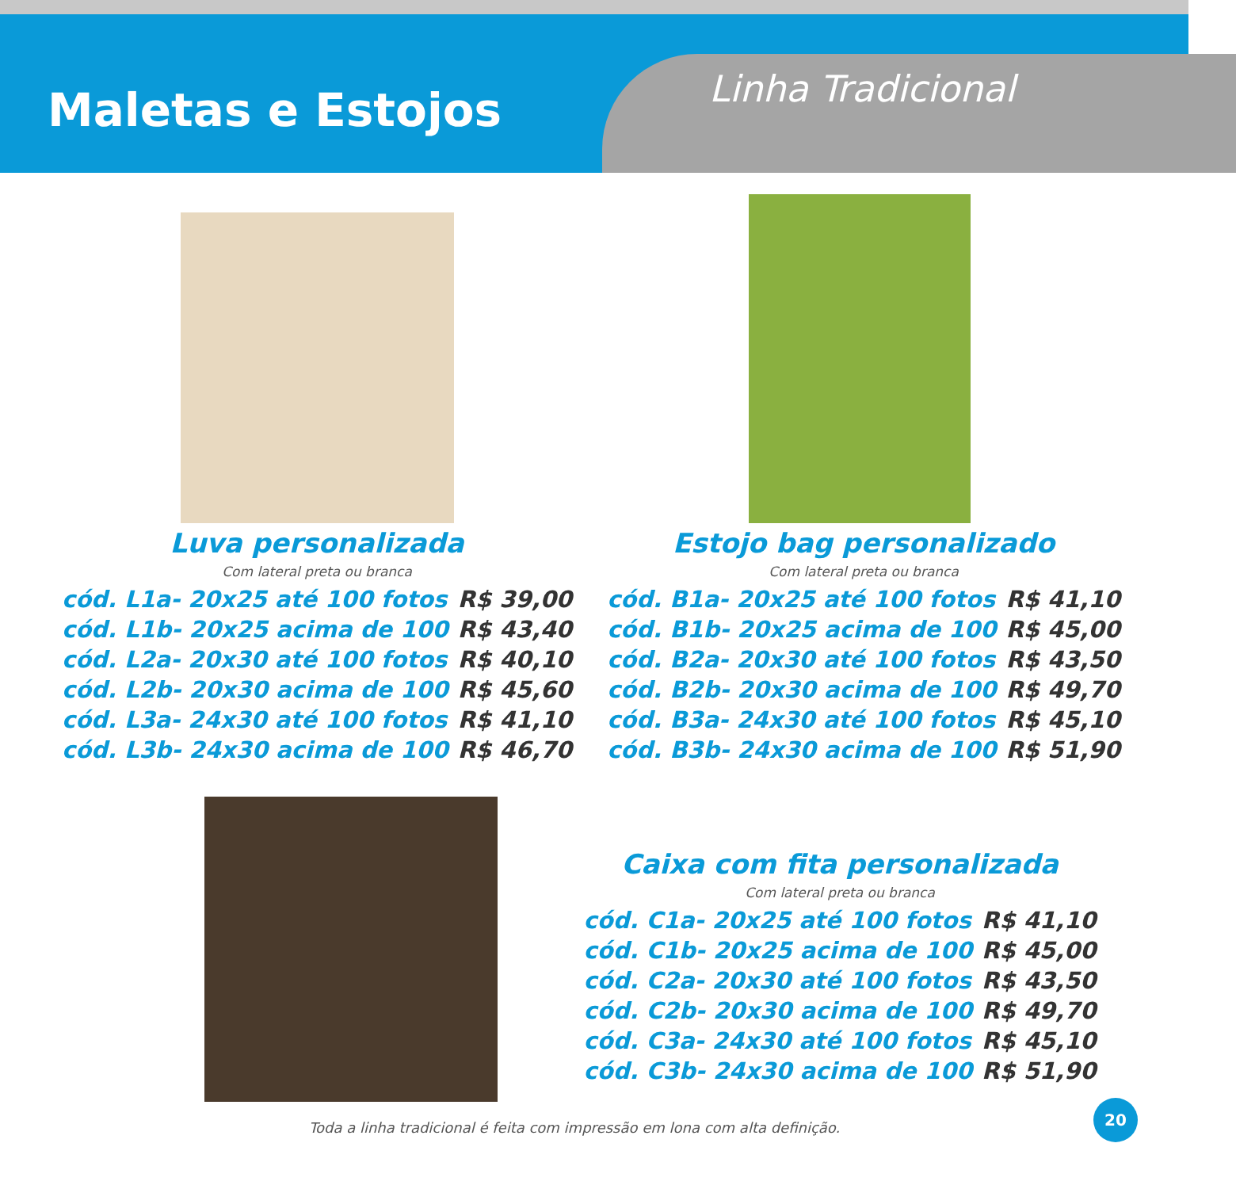Maletas e Estojos Linha Tradicional
Luva personalizada
Com lateral preta ou branca
| cód. L1a- 20x25 até 100 fotos | R$ 39,00 |
| cód. L1b- 20x25 acima de 100 | R$ 43,40 |
| cód. L2a- 20x30 até 100 fotos | R$ 40,10 |
| cód. L2b- 20x30 acima de 100 | R$ 45,60 |
| cód. L3a- 24x30 até 100 fotos | R$ 41,10 |
| cód. L3b- 24x30 acima de 100 | R$ 46,70 |
Estojo bag personalizado
Com lateral preta ou branca
| cód. B1a- 20x25 até 100 fotos | R$ 41,10 |
| cód. B1b- 20x25 acima de 100 | R$ 45,00 |
| cód. B2a- 20x30 até 100 fotos | R$ 43,50 |
| cód. B2b- 20x30 acima de 100 | R$ 49,70 |
| cód. B3a- 24x30 até 100 fotos | R$ 45,10 |
| cód. B3b- 24x30 acima de 100 | R$ 51,90 |
Caixa com fita personalizada
Com lateral preta ou branca
| cód. C1a- 20x25 até 100 fotos | R$ 41,10 |
| cód. C1b- 20x25 acima de 100 | R$ 45,00 |
| cód. C2a- 20x30 até 100 fotos | R$ 43,50 |
| cód. C2b- 20x30 acima de 100 | R$ 49,70 |
| cód. C3a- 24x30 até 100 fotos | R$ 45,10 |
| cód. C3b- 24x30 acima de 100 | R$ 51,90 |
Toda a linha tradicional é feita com impressão em lona com alta definição.
20